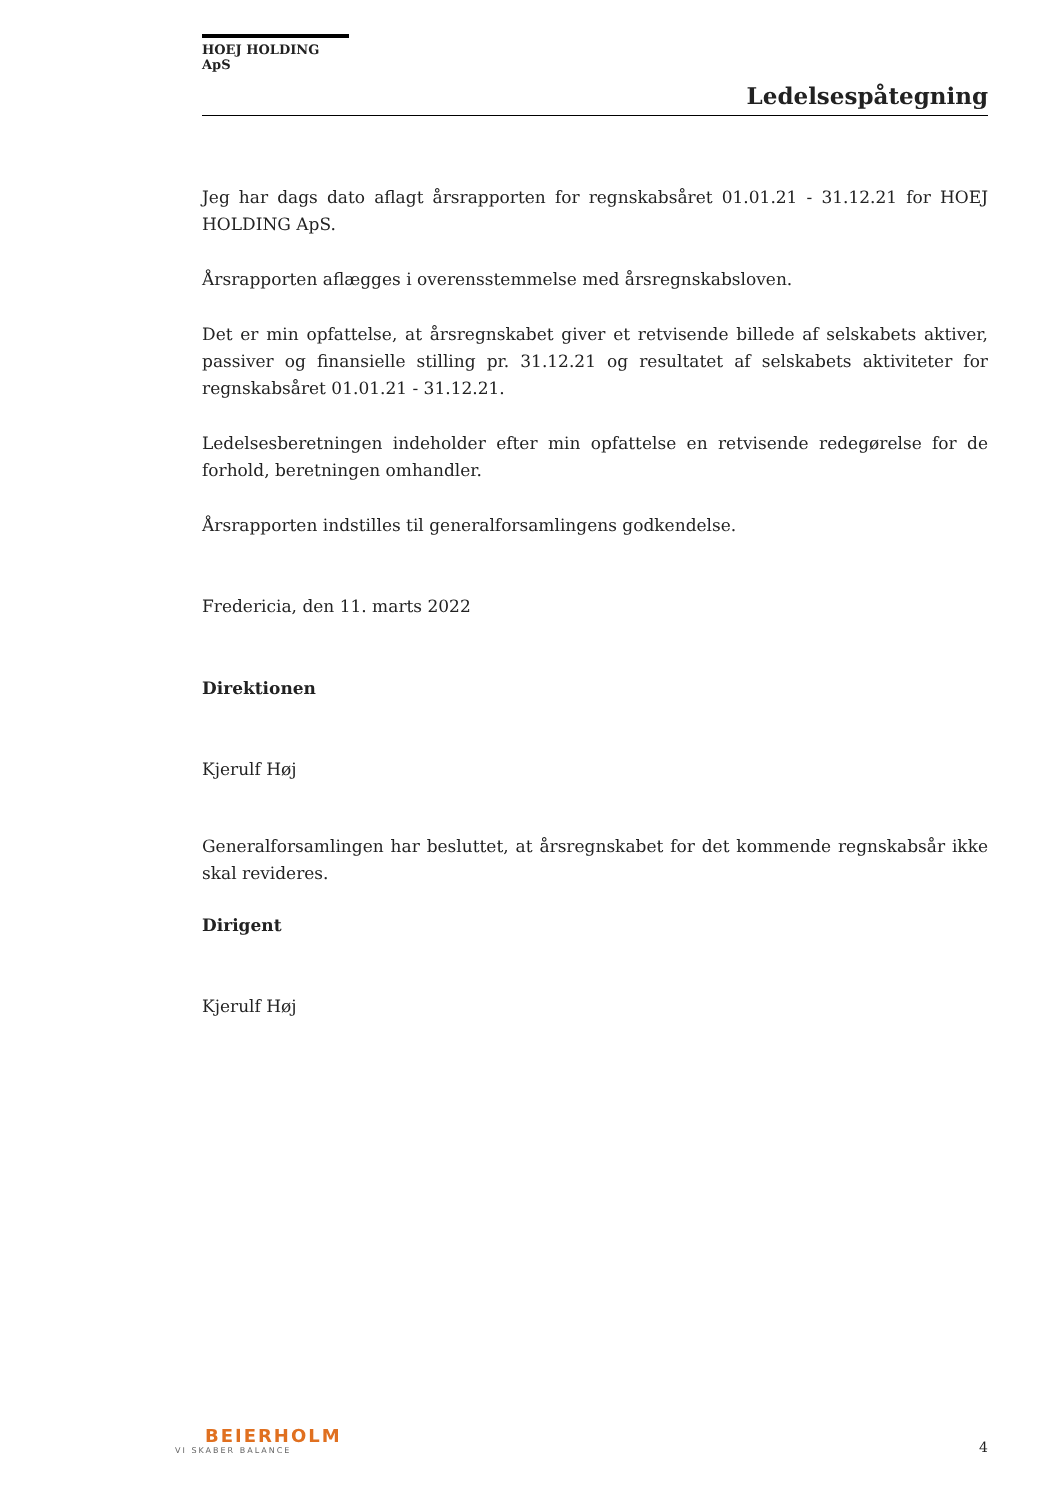HOEJ HOLDING ApS
Ledelsespåtegning
Jeg har dags dato aflagt årsrapporten for regnskabsåret 01.01.21 - 31.12.21 for HOEJ HOLDING ApS.
Årsrapporten aflægges i overensstemmelse med årsregnskabsloven.
Det er min opfattelse, at årsregnskabet giver et retvisende billede af selskabets aktiver, passiver og finansielle stilling pr. 31.12.21 og resultatet af selskabets aktiviteter for regnskabsåret 01.01.21 - 31.12.21.
Ledelsesberetningen indeholder efter min opfattelse en retvisende redegørelse for de forhold, beretningen omhandler.
Årsrapporten indstilles til generalforsamlingens godkendelse.
Fredericia, den 11. marts 2022
Direktionen
Kjerulf Høj
Generalforsamlingen har besluttet, at årsregnskabet for det kommende regnskabsår ikke skal revideres.
Dirigent
Kjerulf Høj
BEIERHOLM
VI SKABER BALANCE
4